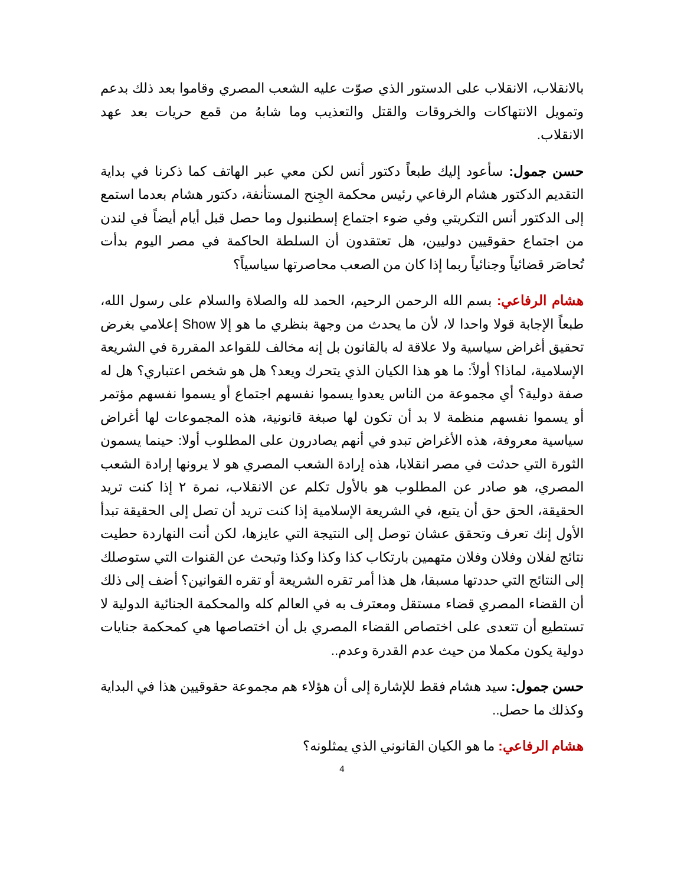بالانقلاب، الانقلاب على الدستور الذي صوّت عليه الشعب المصري وقاموا بعد ذلك بدعم وتمويل الانتهاكات والخروقات والقتل والتعذيب وما شابهُ من قمع حريات بعد عهد الانقلاب.
حسن جمول: سأعود إليك طبعاً دكتور أنس لكن معي عبر الهاتف كما ذكرنا في بداية التقديم الدكتور هشام الرفاعي رئيس محكمة الجِنح المستأنفة، دكتور هشام بعدما استمع إلى الدكتور أنس التكريتي وفي ضوء اجتماع إسطنبول وما حصل قبل أيام أيضاً في لندن من اجتماع حقوقيين دوليين، هل تعتقدون أن السلطة الحاكمة في مصر اليوم بدأت تُحاصَر قضائياً وجنائياً ربما إذا كان من الصعب محاصرتها سياسياً؟
هشام الرفاعي: بسم الله الرحمن الرحيم، الحمد لله والصلاة والسلام على رسول الله، طبعاً الإجابة قولا واحدا لا، لأن ما يحدث من وجهة بنظري ما هو إلا Show إعلامي بغرض تحقيق أغراض سياسية ولا علاقة له بالقانون بل إنه مخالف للقواعد المقررة في الشريعة الإسلامية، لماذا؟ أولاً: ما هو هذا الكيان الذي يتحرك ويعد؟ هل هو شخص اعتباري؟ هل له صفة دولية؟ أي مجموعة من الناس يعدوا يسموا نفسهم اجتماع أو يسموا نفسهم مؤتمر أو يسموا نفسهم منظمة لا بد أن تكون لها صبغة قانونية، هذه المجموعات لها أغراض سياسية معروفة، هذه الأغراض تبدو في أنهم يصادرون على المطلوب أولا: حينما يسمون الثورة التي حدثت في مصر انقلابا، هذه إرادة الشعب المصري هو لا يرونها إرادة الشعب المصري، هو صادر عن المطلوب هو بالأول تكلم عن الانقلاب، نمرة ٢ إذا كنت تريد الحقيقة، الحق حق أن يتبع، في الشريعة الإسلامية إذا كنت تريد أن تصل إلى الحقيقة تبدأ الأول إنك تعرف وتحقق عشان توصل إلى النتيجة التي عايزها، لكن أنت النهاردة حطيت نتائج لفلان وفلان وفلان متهمين بارتكاب كذا وكذا وكذا وتبحث عن القنوات التي ستوصلك إلى النتائج التي حددتها مسبقا، هل هذا أمر تقره الشريعة أو تقره القوانين؟ أضف إلى ذلك أن القضاء المصري قضاء مستقل ومعترف به في العالم كله والمحكمة الجنائية الدولية لا تستطيع أن تتعدى على اختصاص القضاء المصري بل أن اختصاصها هي كمحكمة جنايات دولية يكون مكملا من حيث عدم القدرة وعدم..
حسن جمول: سيد هشام فقط للإشارة إلى أن هؤلاء هم مجموعة حقوقيين هذا في البداية وكذلك ما حصل..
هشام الرفاعي: ما هو الكيان القانوني الذي يمثلونه؟
4